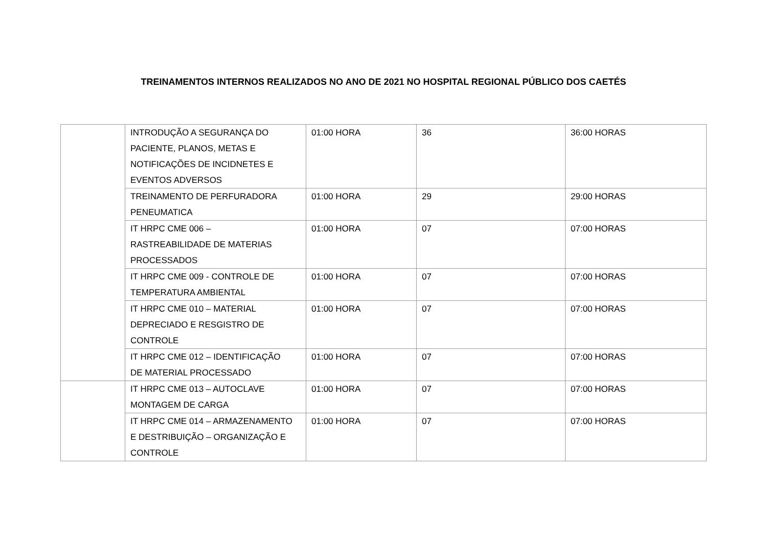TREINAMENTOS INTERNOS REALIZADOS NO ANO DE 2021 NO HOSPITAL REGIONAL PÚBLICO DOS CAETÉS
| | INTRODUÇÃO A SEGURANÇA DO PACIENTE, PLANOS, METAS E NOTIFICAÇÕES DE INCIDNETES E EVENTOS ADVERSOS | 01:00 HORA | 36 | 36:00 HORAS |
| | TREINAMENTO DE PERFURADORA PENEUMATICA | 01:00 HORA | 29 | 29:00 HORAS |
| | IT HRPC CME 006 – RASTREABILIDADE DE MATERIAS PROCESSADOS | 01:00 HORA | 07 | 07:00 HORAS |
| | IT HRPC CME 009 - CONTROLE DE TEMPERATURA AMBIENTAL | 01:00 HORA | 07 | 07:00 HORAS |
| | IT HRPC CME 010 – MATERIAL DEPRECIADO E RESGISTRO DE CONTROLE | 01:00 HORA | 07 | 07:00 HORAS |
| | IT HRPC CME 012 – IDENTIFICAÇÃO DE MATERIAL PROCESSADO | 01:00 HORA | 07 | 07:00 HORAS |
| | IT HRPC CME 013 – AUTOCLAVE MONTAGEM DE CARGA | 01:00 HORA | 07 | 07:00 HORAS |
| | IT HRPC CME 014 – ARMAZENAMENTO E DESTRIBUIÇÃO – ORGANIZAÇÃO E CONTROLE | 01:00 HORA | 07 | 07:00 HORAS |